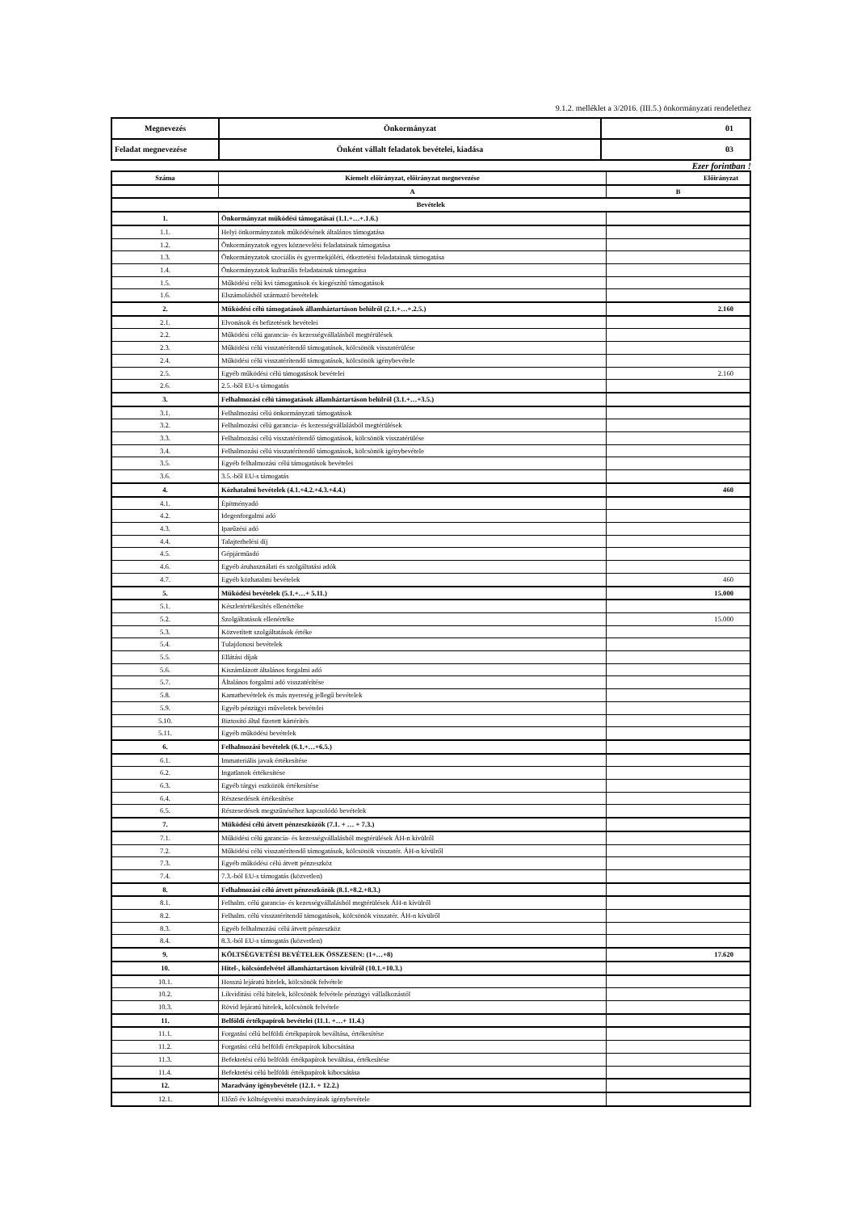9.1.2. melléklet a 3/2016. (III.5.) önkormányzati rendelethez
| Megnevezés | Önkormányzat | 01 |
| Feladat megnevezése | Önként vállalt feladatok bevételei, kiadása | 03 |
Ezer forintban !
| Száma | Kiemelt előirányzat, előirányzat megnevezése | Előirányzat |
| | A | B |
| Bevételek | | |
| 1. | Önkormányzat működési támogatásai (1.1.+…+.1.6.) | |
| 1.1. | Helyi önkormányzatok működésének általános támogatása | |
| 1.2. | Önkormányzatok egyes köznevelési feladatainak támogatása | |
| 1.3. | Önkormányzatok szociális és gyermekjóléti, étkeztetési feladatainak támogatása | |
| 1.4. | Önkormányzatok kulturális feladatainak támogatása | |
| 1.5. | Működési célú kvi támogatások és kiegészítő támogatások | |
| 1.6. | Elszámolásból származó bevételek | |
| 2. | Működési célú támogatások államháztartáson belülről (2.1.+…+.2.5.) | 2.160 |
| 2.1. | Elvonások és befizetések bevételei | |
| 2.2. | Működési célú garancia- és kezességvállalásból megtérülések | |
| 2.3. | Működési célú visszatérítendő támogatások, kölcsönök visszatérülése | |
| 2.4. | Működési célú visszatérítendő támogatások, kölcsönök igénybevétele | |
| 2.5. | Egyéb működési célú támogatások bevételei | 2.160 |
| 2.6. | 2.5.-ből EU-s támogatás | |
| 3. | Felhalmozási célú támogatások államháztartáson belülről (3.1.+…+3.5.) | |
| 3.1. | Felhalmozási célú önkormányzati támogatások | |
| 3.2. | Felhalmozási célú garancia- és kezességvállalásból megtérülések | |
| 3.3. | Felhalmozási célú visszatérítendő támogatások, kölcsönök visszatérülése | |
| 3.4. | Felhalmozási célú visszatérítendő támogatások, kölcsönök igénybevétele | |
| 3.5. | Egyéb felhalmozási célú támogatások bevételei | |
| 3.6. | 3.5.-ből EU-s támogatás | |
| 4. | Közhatalmi bevételek (4.1.+4.2.+4.3.+4.4.) | 460 |
| 4.1. | Építményadó | |
| 4.2. | Idegenforgalmi adó | |
| 4.3. | Iparűzési adó | |
| 4.4. | Talajterhelési díj | |
| 4.5. | Gépjárműadó | |
| 4.6. | Egyéb áruhasználati és szolgáltatási adók | |
| 4.7. | Egyéb közhatalmi bevételek | 460 |
| 5. | Működési bevételek (5.1.+…+ 5.11.) | 15.000 |
| 5.1. | Készletértékesítés ellenértéke | |
| 5.2. | Szolgáltatások ellenértéke | 15.000 |
| 5.3. | Közvetített szolgáltatások értéke | |
| 5.4. | Tulajdonosi bevételek | |
| 5.5. | Ellátási díjak | |
| 5.6. | Kiszámlázott általános forgalmi adó | |
| 5.7. | Általános forgalmi adó visszatérítése | |
| 5.8. | Kamatbevételek és más nyereség jellegű bevételek | |
| 5.9. | Egyéb pénzügyi műveletek bevételei | |
| 5.10. | Biztosító által fizetett kártérítés | |
| 5.11. | Egyéb működési bevételek | |
| 6. | Felhalmozási bevételek (6.1.+…+6.5.) | |
| 6.1. | Immateriális javak értékesítése | |
| 6.2. | Ingatlanok értékesítése | |
| 6.3. | Egyéb tárgyi eszközök értékesítése | |
| 6.4. | Részesedések értékesítése | |
| 6.5. | Részesedések megszűnéséhez kapcsolódó bevételek | |
| 7. | Működési célú átvett pénzeszközök (7.1. + … + 7.3.) | |
| 7.1. | Működési célú garancia- és kezességvállalásból megtérülések ÁH-n kívülről | |
| 7.2. | Működési célú visszatérítendő támogatások, kölcsönök visszatér. ÁH-n kívülről | |
| 7.3. | Egyéb működési célú átvett pénzeszköz | |
| 7.4. | 7.3.-ból EU-s támogatás (közvetlen) | |
| 8. | Felhalmozási célú átvett pénzeszközök (8.1.+8.2.+8.3.) | |
| 8.1. | Felhalm. célú garancia- és kezességvállalásból megtérülések ÁH-n kívülről | |
| 8.2. | Felhalm. célú visszatérítendő támogatások, kölcsönök visszatér. ÁH-n kívülről | |
| 8.3. | Egyéb felhalmozási célú átvett pénzeszköz | |
| 8.4. | 8.3.-ból EU-s támogatás (közvetlen) | |
| 9. | KÖLTSÉGVETÉSI BEVÉTELEK ÖSSZESEN: (1+…+8) | 17.620 |
| 10. | Hitel-, kölcsönfelvétel államháztartáson kívülről (10.1.+10.3.) | |
| 10.1. | Hosszú lejáratú hitelek, kölcsönök felvétele | |
| 10.2. | Likviditási célú hitelek, kölcsönök felvétele pénzügyi vállalkozástól | |
| 10.3. | Rövid lejáratú hitelek, kölcsönök felvétele | |
| 11. | Belföldi értékpapírok bevételei (11.1. +…+ 11.4.) | |
| 11.1. | Forgatási célú belföldi értékpapírok beváltása, értékesítése | |
| 11.2. | Forgatási célú belföldi értékpapírok kibocsátása | |
| 11.3. | Befektetési célú belföldi értékpapírok beváltása, értékesítése | |
| 11.4. | Befektetési célú belföldi értékpapírok kibocsátása | |
| 12. | Maradvány igénybevétele (12.1. + 12.2.) | |
| 12.1. | Előző év költségvetési maradványának igénybevétele | |